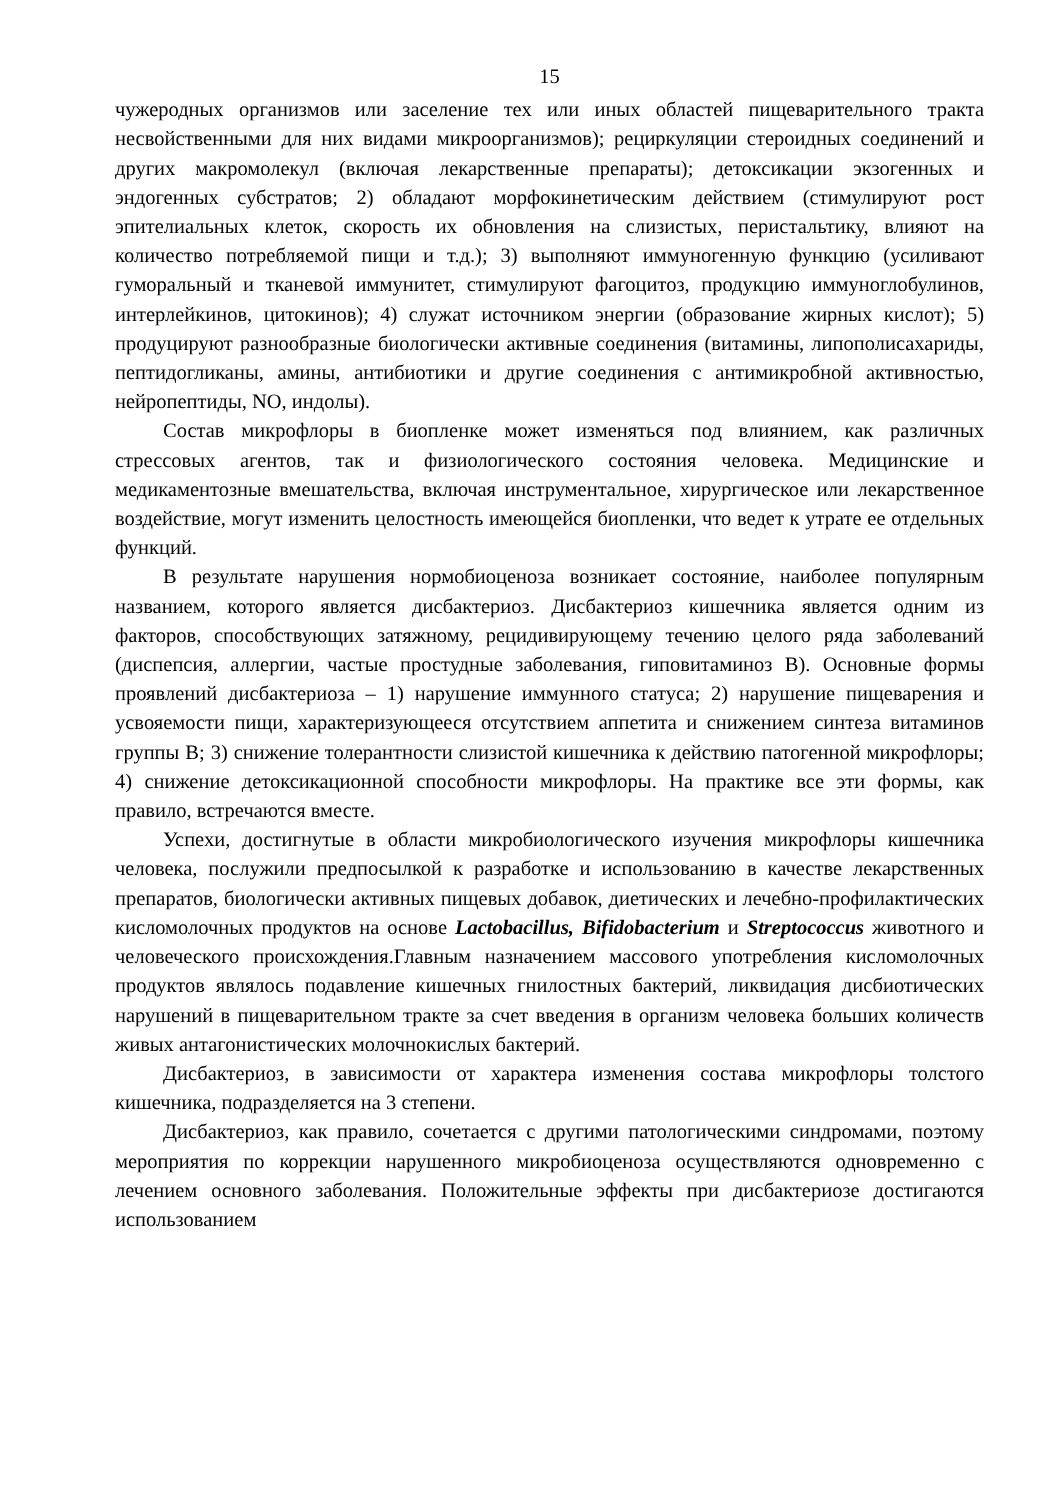15
чужеродных организмов или заселение тех или иных областей пищеварительного тракта несвойственными для них видами микроорганизмов); рециркуляции стероидных соединений и других макромолекул (включая лекарственные препараты); детоксикации экзогенных и эндогенных субстратов; 2) обладают морфокинетическим действием (стимулируют рост эпителиальных клеток, скорость их обновления на слизистых, перистальтику, влияют на количество потребляемой пищи и т.д.); 3) выполняют иммуногенную функцию (усиливают гуморальный и тканевой иммунитет, стимулируют фагоцитоз, продукцию иммуноглобулинов, интерлейкинов, цитокинов); 4) служат источником энергии (образование жирных кислот); 5) продуцируют разнообразные биологически активные соединения (витамины, липополисахариды, пептидогликаны, амины, антибиотики и другие соединения с антимикробной активностью, нейропептиды, NO, индолы).
Состав микрофлоры в биопленке может изменяться под влиянием, как различных стрессовых агентов, так и физиологического состояния человека. Медицинские и медикаментозные вмешательства, включая инструментальное, хирургическое или лекарственное воздействие, могут изменить целостность имеющейся биопленки, что ведет к утрате ее отдельных функций.
В результате нарушения нормобиоценоза возникает состояние, наиболее популярным названием, которого является дисбактериоз. Дисбактериоз кишечника является одним из факторов, способствующих затяжному, рецидивирующему течению целого ряда заболеваний (диспепсия, аллергии, частые простудные заболевания, гиповитаминоз В). Основные формы проявлений дисбактериоза – 1) нарушение иммунного статуса; 2) нарушение пищеварения и усвояемости пищи, характеризующееся отсутствием аппетита и снижением синтеза витаминов группы В; 3) снижение толерантности слизистой кишечника к действию патогенной микрофлоры; 4) снижение детоксикационной способности микрофлоры. На практике все эти формы, как правило, встречаются вместе.
Успехи, достигнутые в области микробиологического изучения микрофлоры кишечника человека, послужили предпосылкой к разработке и использованию в качестве лекарственных препаратов, биологически активных пищевых добавок, диетических и лечебно-профилактических кисломолочных продуктов на основе Lactobacillus, Bifidobacterium и Streptococcus животного и человеческого происхождения.Главным назначением массового употребления кисломолочных продуктов являлось подавление кишечных гнилостных бактерий, ликвидация дисбиотических нарушений в пищеварительном тракте за счет введения в организм человека больших количеств живых антагонистических молочнокислых бактерий.
Дисбактериоз, в зависимости от характера изменения состава микрофлоры толстого кишечника, подразделяется на 3 степени.
Дисбактериоз, как правило, сочетается с другими патологическими синдромами, поэтому мероприятия по коррекции нарушенного микробиоценоза осуществляются одновременно с лечением основного заболевания. Положительные эффекты при дисбактериозе достигаются использованием